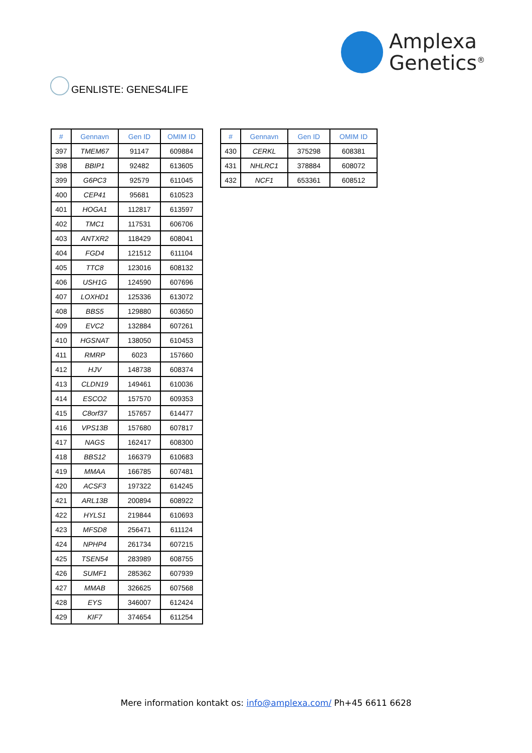Amplexa
Genetics<sup>®</sup>
GENLISTE: GENES4LIFE
| # | Gennavn | Gen ID | OMIM ID |
| --- | --- | --- | --- |
| 397 | TMEM67 | 91147 | 609884 |
| 398 | BBIP1 | 92482 | 613605 |
| 399 | G6PC3 | 92579 | 611045 |
| 400 | CEP41 | 95681 | 610523 |
| 401 | HOGA1 | 112817 | 613597 |
| 402 | TMC1 | 117531 | 606706 |
| 403 | ANTXR2 | 118429 | 608041 |
| 404 | FGD4 | 121512 | 611104 |
| 405 | TTC8 | 123016 | 608132 |
| 406 | USH1G | 124590 | 607696 |
| 407 | LOXHD1 | 125336 | 613072 |
| 408 | BBS5 | 129880 | 603650 |
| 409 | EVC2 | 132884 | 607261 |
| 410 | HGSNAT | 138050 | 610453 |
| 411 | RMRP | 6023 | 157660 |
| 412 | HJV | 148738 | 608374 |
| 413 | CLDN19 | 149461 | 610036 |
| 414 | ESCO2 | 157570 | 609353 |
| 415 | C8orf37 | 157657 | 614477 |
| 416 | VPS13B | 157680 | 607817 |
| 417 | NAGS | 162417 | 608300 |
| 418 | BBS12 | 166379 | 610683 |
| 419 | MMAA | 166785 | 607481 |
| 420 | ACSF3 | 197322 | 614245 |
| 421 | ARL13B | 200894 | 608922 |
| 422 | HYLS1 | 219844 | 610693 |
| 423 | MFSD8 | 256471 | 611124 |
| 424 | NPHP4 | 261734 | 607215 |
| 425 | TSEN54 | 283989 | 608755 |
| 426 | SUMF1 | 285362 | 607939 |
| 427 | MMAB | 326625 | 607568 |
| 428 | EYS | 346007 | 612424 |
| 429 | KIF7 | 374654 | 611254 |
| # | Gennavn | Gen ID | OMIM ID |
| --- | --- | --- | --- |
| 430 | CERKL | 375298 | 608381 |
| 431 | NHLRC1 | 378884 | 608072 |
| 432 | NCF1 | 653361 | 608512 |
Mere information kontakt os: info@amplexa.com/ Ph+45 6611 6628